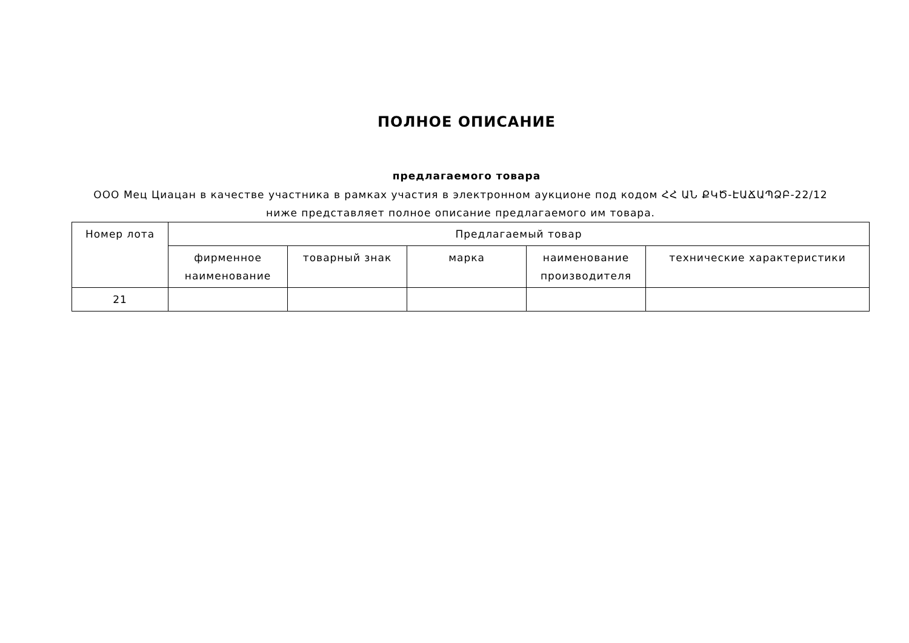ПОЛНОЕ ОПИСАНИЕ
предлагаемого товара
ООО Мец Циацан в качестве участника в рамках участия в электронном аукционе под кодом ՀՀ ԱՆ ՔԿԾ-ԷԱՃԱՊՁԲ-22/12 ниже представляет полное описание предлагаемого им товара.
| Номер лота | Предлагаемый товар | | | | |
| --- | --- | --- | --- | --- | --- |
| | фирменное наименование | товарный знак | марка | наименование производителя | технические характеристики |
| 21 | | | | | |